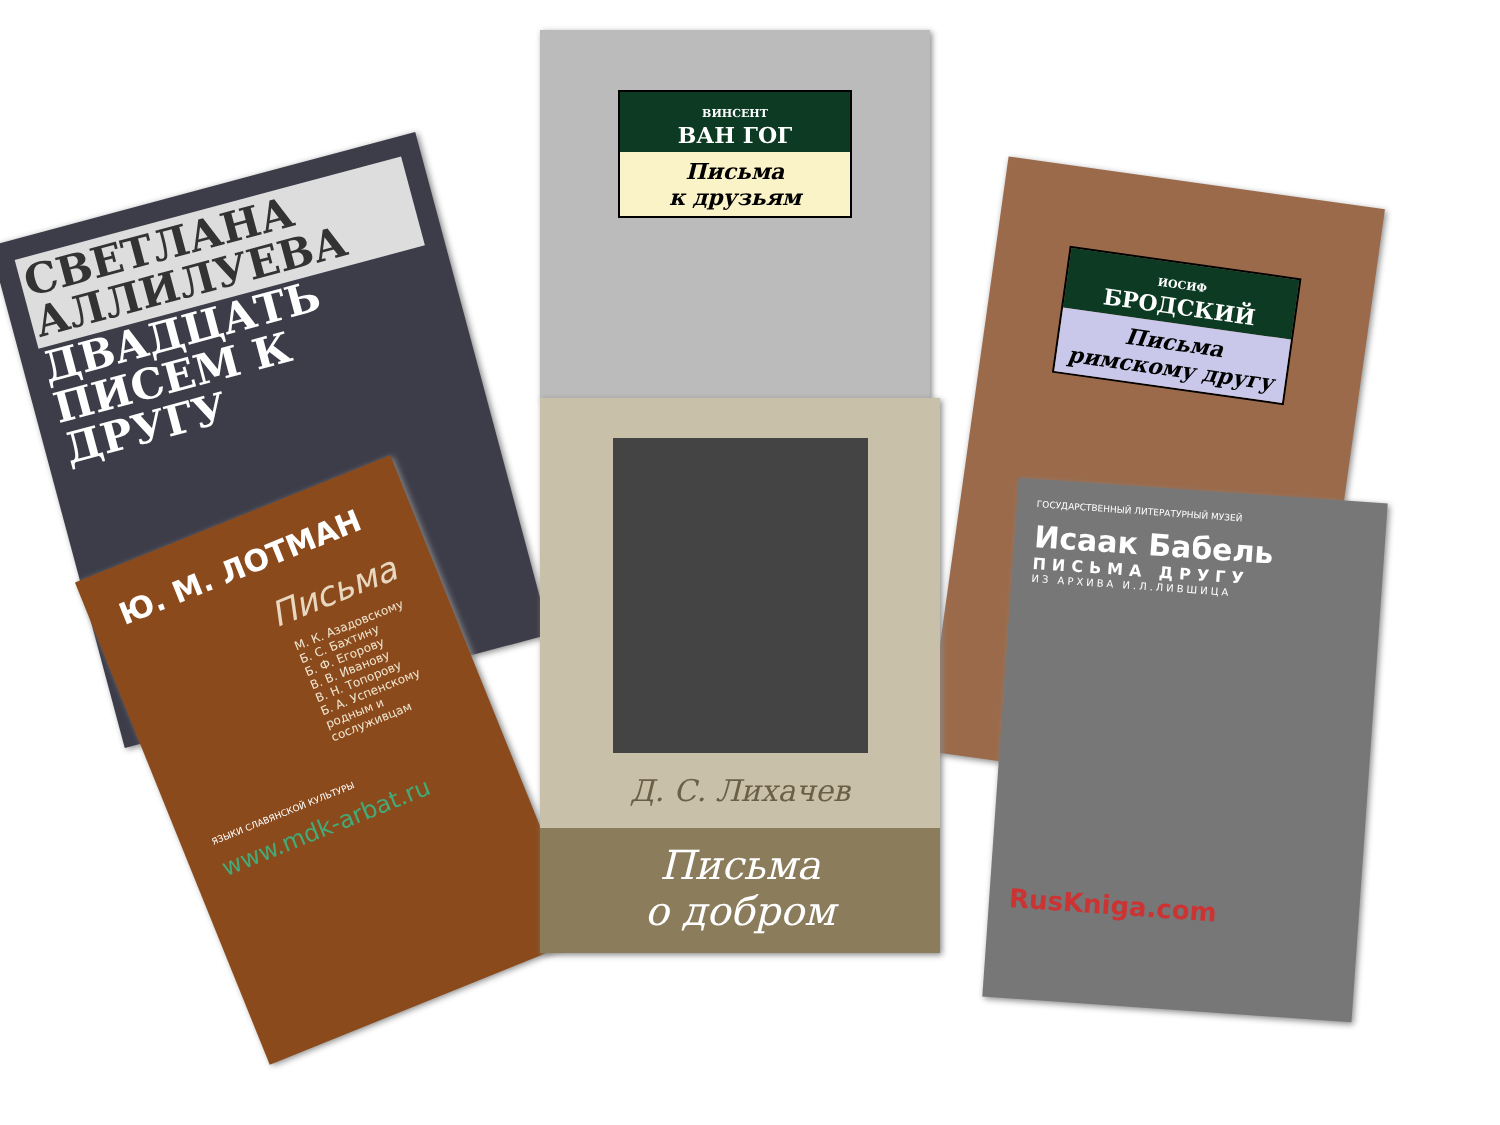СВЕТЛАНА АЛЛИЛУЕВА
ДВАДЦАТЬ ПИСЕМ К ДРУГУ
ВИНСЕНТ
ВАН ГОГ
Письма
к друзьям
ИОСИФ
БРОДСКИЙ
Письма
римскому другу
ГОСУДАРСТВЕННЫЙ ЛИТЕРАТУРНЫЙ МУЗЕЙ
Исаак Бабель
ПИСЬМА ДРУГУ
ИЗ АРХИВА И.Л.ЛИВШИЦА
RusKniga.com
Ю. М. ЛОТМАН
Письма
М. К. Азадовскому
Б. С. Бахтину
Б. Ф. Егорову
В. В. Иванову
В. Н. Топорову
Б. А. Успенскому
родным и сослуживцам
ЯЗЫКИ СЛАВЯНСКОЙ КУЛЬТУРЫ
www.mdk-arbat.ru
Д. С. Лихачев
Письма
о добром